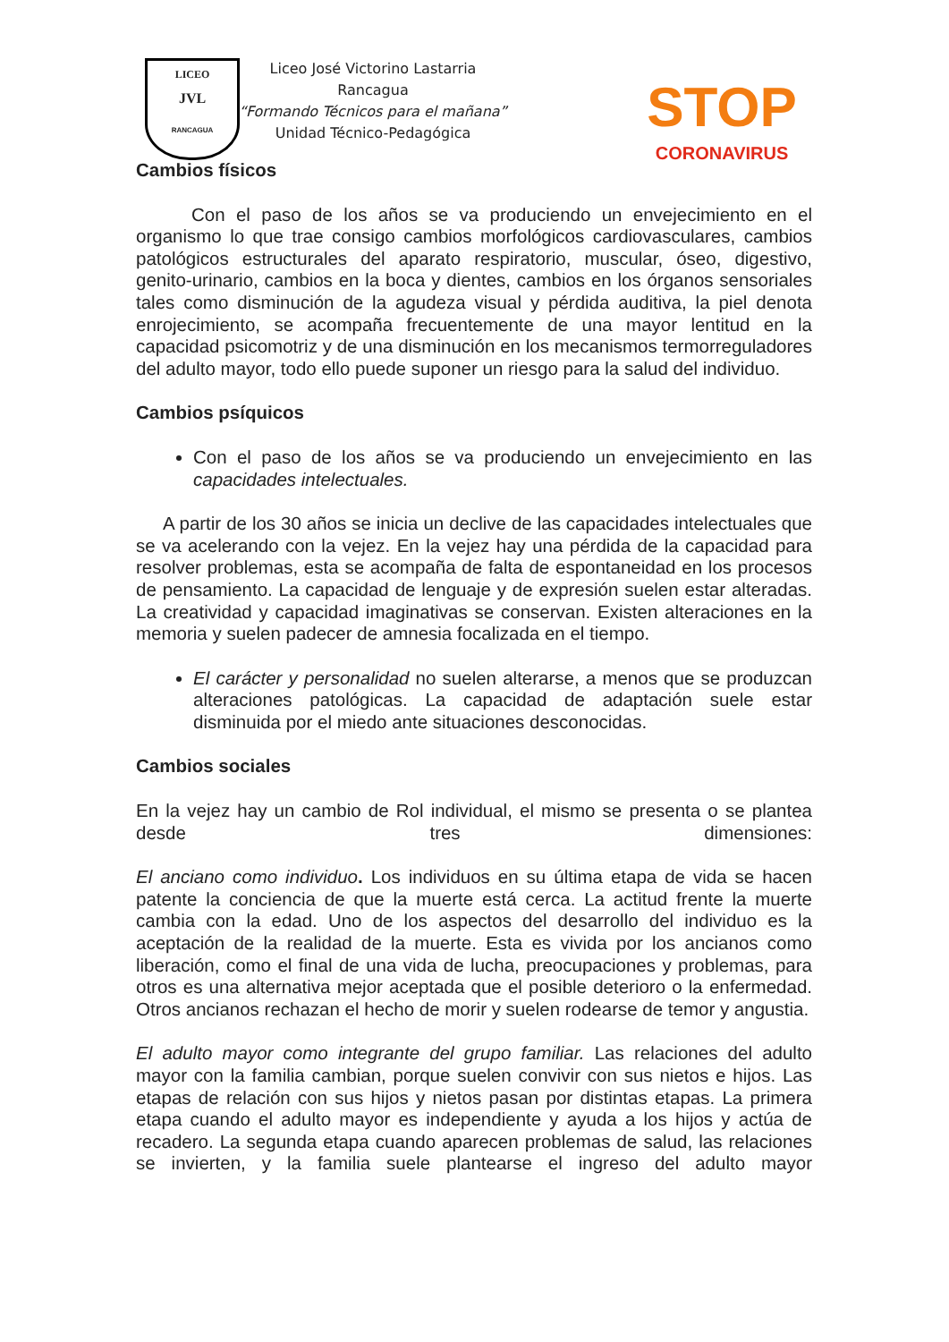LICEO
JVL
RANCAGUA
Liceo José Victorino Lastarria
Rancagua
“Formando Técnicos para el mañana”
Unidad Técnico-Pedagógica
STOP
CORONAVIRUS
Cambios físicos
Con el paso de los años se va produciendo un envejecimiento en el organismo lo que trae consigo cambios morfológicos cardiovasculares, cambios patológicos estructurales del aparato respiratorio, muscular, óseo, digestivo, genito-urinario, cambios en la boca y dientes, cambios en los órganos sensoriales tales como disminución de la agudeza visual y pérdida auditiva, la piel denota enrojecimiento, se acompaña frecuentemente de una mayor lentitud en la capacidad psicomotriz y de una disminución en los mecanismos termorreguladores del adulto mayor, todo ello puede suponer un riesgo para la salud del individuo.
Cambios psíquicos
Con el paso de los años se va produciendo un envejecimiento en las capacidades intelectuales.
A partir de los 30 años se inicia un declive de las capacidades intelectuales que se va acelerando con la vejez. En la vejez hay una pérdida de la capacidad para resolver problemas, esta se acompaña de falta de espontaneidad en los procesos de pensamiento. La capacidad de lenguaje y de expresión suelen estar alteradas. La creatividad y capacidad imaginativas se conservan. Existen alteraciones en la memoria y suelen padecer de amnesia focalizada en el tiempo.
El carácter y personalidad no suelen alterarse, a menos que se produzcan alteraciones patológicas. La capacidad de adaptación suele estar disminuida por el miedo ante situaciones desconocidas.
Cambios sociales
En la vejez hay un cambio de Rol individual, el mismo se presenta o se plantea desde tres dimensiones:
El anciano como individuo. Los individuos en su última etapa de vida se hacen patente la conciencia de que la muerte está cerca. La actitud frente la muerte cambia con la edad. Uno de los aspectos del desarrollo del individuo es la aceptación de la realidad de la muerte. Esta es vivida por los ancianos como liberación, como el final de una vida de lucha, preocupaciones y problemas, para otros es una alternativa mejor aceptada que el posible deterioro o la enfermedad. Otros ancianos rechazan el hecho de morir y suelen rodearse de temor y angustia.
El adulto mayor como integrante del grupo familiar. Las relaciones del adulto mayor con la familia cambian, porque suelen convivir con sus nietos e hijos. Las etapas de relación con sus hijos y nietos pasan por distintas etapas. La primera etapa cuando el adulto mayor es independiente y ayuda a los hijos y actúa de recadero. La segunda etapa cuando aparecen problemas de salud, las relaciones se invierten, y la familia suele plantearse el ingreso del adulto mayor